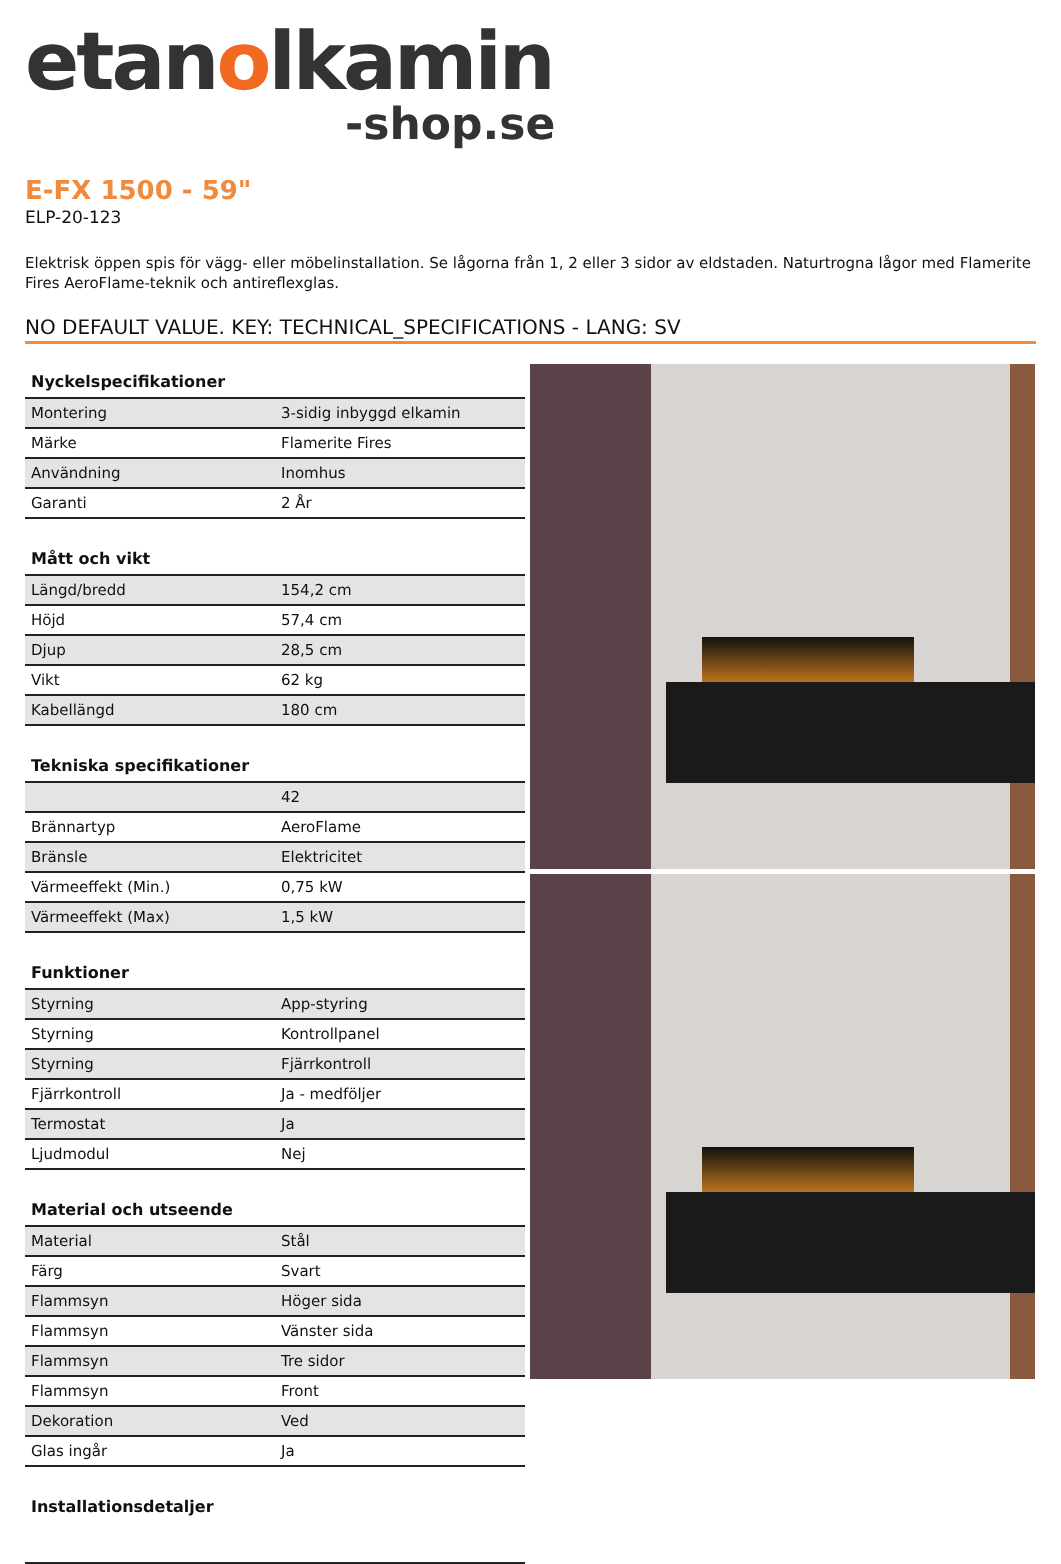etanolkamin
-shop.se
E-FX 1500 - 59"
ELP-20-123
Elektrisk öppen spis för vägg- eller möbelinstallation. Se lågorna från 1, 2 eller 3 sidor av eldstaden. Naturtrogna lågor med Flamerite Fires AeroFlame-teknik och antireflexglas.
NO DEFAULT VALUE. KEY: TECHNICAL_SPECIFICATIONS - LANG: SV
| Nyckelspecifikationer | |
| --- | --- |
| Montering | 3-sidig inbyggd elkamin |
| Märke | Flamerite Fires |
| Användning | Inomhus |
| Garanti | 2 År |
| Mått och vikt | |
| --- | --- |
| Längd/bredd | 154,2 cm |
| Höjd | 57,4 cm |
| Djup | 28,5 cm |
| Vikt | 62 kg |
| Kabellängd | 180 cm |
| Tekniska specifikationer | |
| --- | --- |
| | 42 |
| Brännartyp | AeroFlame |
| Bränsle | Elektricitet |
| Värmeeffekt (Min.) | 0,75 kW |
| Värmeeffekt (Max) | 1,5 kW |
| Funktioner | |
| --- | --- |
| Styrning | App-styring |
| Styrning | Kontrollpanel |
| Styrning | Fjärrkontroll |
| Fjärrkontroll | Ja - medföljer |
| Termostat | Ja |
| Ljudmodul | Nej |
| Material och utseende | |
| --- | --- |
| Material | Stål |
| Färg | Svart |
| Flammsyn | Höger sida |
| Flammsyn | Vänster sida |
| Flammsyn | Tre sidor |
| Flammsyn | Front |
| Dekoration | Ved |
| Glas ingår | Ja |
| Installationsdetaljer |
| --- |